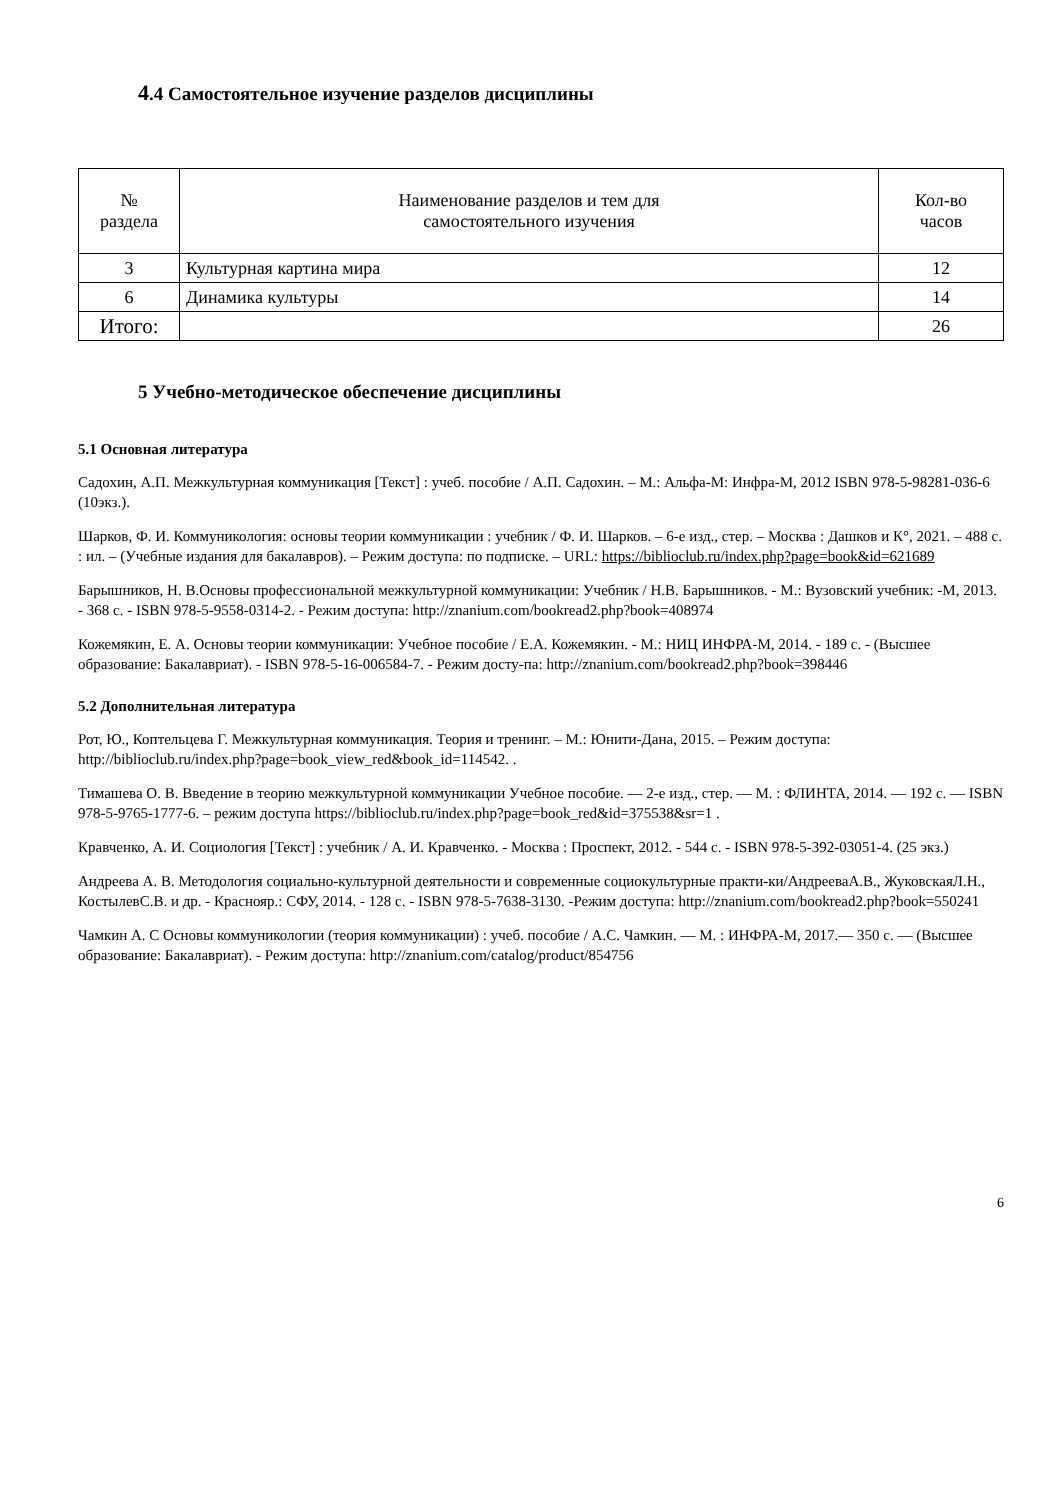4.4 Самостоятельное изучение разделов дисциплины
| № раздела | Наименование разделов и тем для самостоятельного изучения | Кол-во часов |
| --- | --- | --- |
| 3 | Культурная картина мира | 12 |
| 6 | Динамика культуры | 14 |
| Итого: | | 26 |
5 Учебно-методическое обеспечение дисциплины
5.1 Основная литература
Садохин, А.П. Межкультурная коммуникация [Текст] : учеб. пособие / А.П. Садохин. – М.: Альфа-М: Инфра-М, 2012 ISBN 978-5-98281-036-6 (10экз.).
Шарков, Ф. И. Коммуникология: основы теории коммуникации : учебник / Ф. И. Шарков. – 6-е изд., стер. – Москва : Дашков и К°, 2021. – 488 с. : ил. – (Учебные издания для бакалавров). – Режим доступа: по подписке. – URL: https://biblioclub.ru/index.php?page=book&id=621689
Барышников, Н. В.Основы профессиональной межкультурной коммуникации: Учебник / Н.В. Барышников. - М.: Вузовский учебник: -М, 2013. - 368 с. - ISBN 978-5-9558-0314-2. - Режим доступа: http://znanium.com/bookread2.php?book=408974
Кожемякин, Е. А. Основы теории коммуникации: Учебное пособие / Е.А. Кожемякин. - М.: НИЦ ИНФРА-М, 2014. - 189 с. - (Высшее образование: Бакалавриат). - ISBN 978-5-16-006584-7. - Режим досту-па: http://znanium.com/bookread2.php?book=398446
5.2 Дополнительная литература
Рот, Ю., Коптельцева Г. Межкультурная коммуникация. Теория и тренинг. – М.: Юнити-Дана, 2015. – Режим доступа: http://biblioclub.ru/index.php?page=book_view_red&book_id=114542. .
Тимашева О. В. Введение в теорию межкультурной коммуникации Учебное пособие. — 2-е изд., стер. — М. : ФЛИНТА, 2014. — 192 с. — ISBN 978-5-9765-1777-6. – режим доступа https://biblioclub.ru/index.php?page=book_red&id=375538&sr=1 .
Кравченко, А. И. Социология [Текст] : учебник / А. И. Кравченко. - Москва : Проспект, 2012. - 544 с. - ISBN 978-5-392-03051-4. (25 экз.)
Андреева А. В. Методология социально-культурной деятельности и современные социокультурные практи-ки/АндрееваА.В., ЖуковскаяЛ.Н., КостылевС.В. и др. - Краснояр.: СФУ, 2014. - 128 с. - ISBN 978-5-7638-3130. -Режим доступа: http://znanium.com/bookread2.php?book=550241
Чамкин А. С Основы коммуникологии (теория коммуникации) : учеб. пособие / А.С. Чамкин. — М. : ИНФРА-М, 2017.— 350 с. — (Высшее образование: Бакалавриат). - Режим доступа: http://znanium.com/catalog/product/854756
6